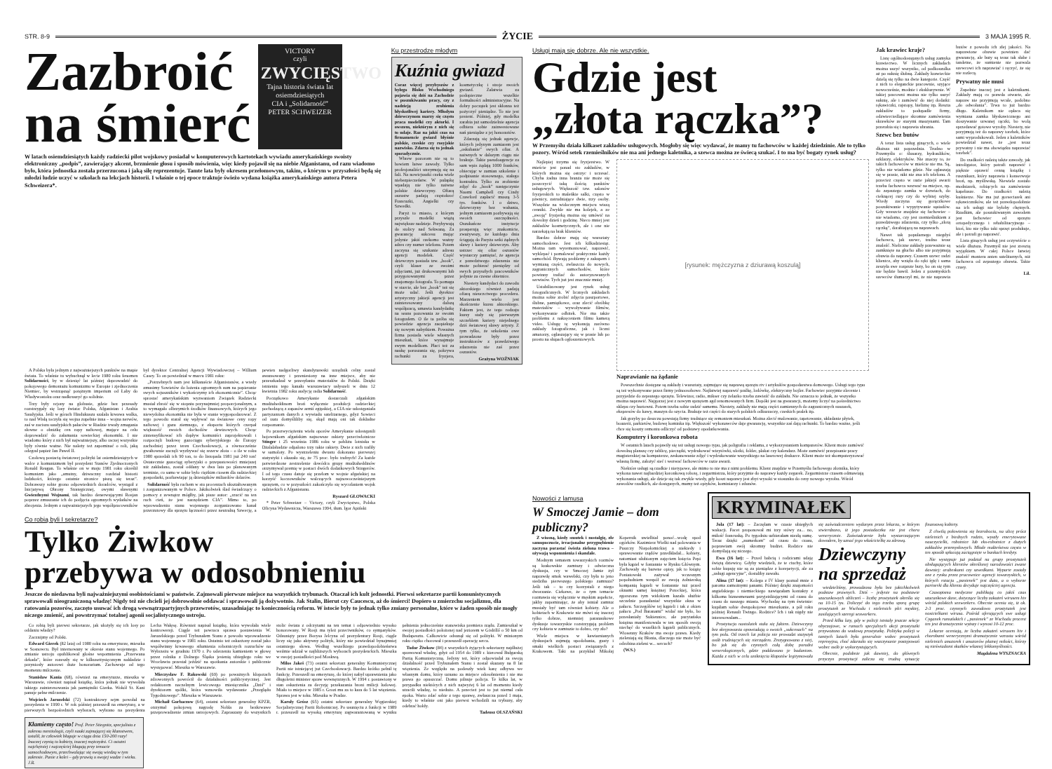STR. 8-9 ŻYCIE 3 MAJA 1995 R.
Zazbroić
na śmierć
VICTORY
czyli
ZWYCIĘSTWO
Tajna historia świata lat osiemdziesiątych
CIA i „Solidarność”
PETER SCHWEIZER
W latach osiemdziesiątych każdy radziecki pilot wojskowy posiadał w komputerowych kartotekach wywiadu amerykańskiego swoisty elektroniczny „podpis”, zawierający akcent, brzmienie głosu i sposób mówienia, więc kiedy pojawił się na niebie Afganistanu, od razu wiadomo było, która jednostka została przerzucona i jaką siłę reprezentuje. Tamte lata były okresem przełomowym, takim, o którym w przyszłości będą się młodzi ludzie uczyć w szkołach na lekcjach historii. I właśnie o tej epoce traktuje świeżo wydana książka amerykańskiego autora Petera Schweizera*.
Ku przestrodze młodym
Kuźnia gwiazd
Coraz więcej przybyszów z byłego Bloku Wschodniego pojawia się dziś na Zachodzie w poszukiwaniu pracy, czy z nadzieją zrobienia błyskotliwej kariery. Młodym dziewczynom marzy się często praca modelki czy aktorki. I owszem, niektórym z nich się to udaje. Raz na jakiś czas na firmamencie gwiazd błyśnie polskie, czeskie czy rosyjskie nazwisko. Zdarza się to jednak sporadycznie.
Wbrew pozorom nie są to bowiem łatwe zawody. Tylko profesjonaliści utrzymują się na fali. Na nowicjuszki czeka wiele niebezpieczeństw. W pułapkę wpadają nie tylko naiwne polskie dziewczyny. Ofiarą oszustw padają częstokroć Francuzki, Angielki czy Szwedki.
Paryż to miasto, z którym przyszłe modelki wiążą największe nadzieje. Przybywają do stolicy nad Sekwaną. Za gwarancję sukcesu mając jedynie jakiś rzekomo ważny adres czy numer telefonu. Potem zaczyna się szukanie adresu agencji modelek. Część dziewczyn posiada tzw. „book”, czyli klaser ze swoimi zdjęciami, już drukowanymi lub przygotowanymi przez znajomego fotografa. To pomaga w starcie, ale bez „book” też się może udać. Jeśli dyrektor artystyczny jakiejś agencji jest zainteresowany dalszą współpracą, umawia kandydatkę na seans pozowania ze swoim fotografem. O ile ta próba się powiedzie agencja zaopiekuje się nowym nabytkiem. Poważna firma posiada wiele własnych mieszkań, które wynajmuje swym modelkom. Płaci też za naukę poruszania się, pokrywa rachunki za fryzjera, kosmetyczkę i stroje swoich gwiazd. Załatwia za podopieczne wszelkie formalności administracyjne. Na dobry początek jest skłonna też pożyczyć pieniądze. To nie jest prezent. Później, gdy modelka zarabia już samodzielnie agencja odbiera sobie zainwestowane nań pieniądze z jej honorariów.
Zdarzają się jednak agencje, których jedynym zamiarem jest „oskubanie” swych ofiar. A naiwnych w dalszym ciągu nie brakuje. Takie pseudoagencje za sam wpis żądają 1000 franków, obiecując w zamian szkolenie i podpisanie stosownego, stałego kontraktu. Tylko za zrobienie zdjęć do „book” następczynie Naomi Campbell czy Cindy Crawford zapłacić muszą 3-5 tys. franków. I o dziwo, dziewczyny bez wahania, jednym zamiarem pozbywają się swoich oszczędności. Oszukańcze instytucje prosperują więc znakomicie, zważywszy, że każdego dnia ściągają do Paryża setki żądnych sławy i kariery dziewczyn. Aby ustrzec się ofiar oszustów wystarczy pamiętać, że agencja z prawdziwego zdarzenia nie może pobierać pieniędzy od swych przyszłych pracowników jedynie za czesne obietnice.
Niestety kandydaci do zawodu aktorskiego również padają ofiarą nieuczciwego procederu. Marzeniem wielu jest skończenie kursu aktorskiego. Faktem jest, że tego rodzaju kursy stały się pierwszym szczeblem kariery niejednego dziś światowej sławy artysty. Z tym tylko, że szkolenia owe prowadzone były przez instruktorów z prawdziwego zdarzenia nie zaś przez oszustów.
Grażyna WOŹNIAK
A Polska była jednym z najważniejszych punktów na mapie świata. To właśnie tu wybuchnął w lecie 1980 roku fenomen Solidarności, by w dziesięć lat później doprowadzić do pokojowego demontażu komunizmu w Europie i zjednoczenia Niemiec, by wstrząsnąć potężnym imperium od Łaby do Władywostoku oraz nadkruszyć go solidnie.
Trzy były rejony na globusie, gdzie bez przesady rozstrzygały się losy świata: Polska, Afganistan i Arabia Saudyjska. Jeśli w górach Hindukuszu szalała krwawa walka, to nad Wisłą toczyła się wojna zupełnie inna – wojna nerwów, zaś w zaciszu saudyjskich pałaców w Riadzie trwały zmagania słowne o obniżkę cen ropy naftowej, mające na celu doprowadzić do załamania sowieckiej ekonomiki. I nie wiadomo który z nich był najważniejszy, albo raczej wszystkie były równie ważne. Nie należy też zapominać o roli, jaką odegrał papież Jan Paweł II.
Czołową postacią światowej polityki lat osiemdziesiątych w walce z komunizmem był prezydent Stanów Zjednoczonych Ronald Reagan. To właśnie on w maju 1981 roku określił komunizm jako „smutny, dziwaczny rozdział historii ludzkości, którego ostatnie stronice piszą się teraz”. Dobrawszy sobie grono odpowiednich doradców, wystąpił z Inicjatywą Obrony Strategicznej, owymi sławnymi Gwiezdnymi Wojnami, tak bardzo denerwującymi Rosjan poprzez zmuszanie ich do podjęcia ogromnych wydatków na zbrojenia. Jednym z najważniejszych jego współpracowników był dyrektor Centralnej Agencji Wywiadowczej – William Casey. To on powiedział w marcu 1981 roku:
„Potrzebnych nam jest kilkanaście Afganistanów, a wtedy zmusimy Sowietów do łożenia ogromnych sum na popieranie swych sojuszników i wykończymy ich ekonomicznie”. Chcąc sprostać amerykańskim wyzwaniom Związek Radziecki musiał zbroić się w stopniu przynajmniej proporcjonalnym, a to wymagało olbrzymich środków finansowych, których jego niewydolna ekonomika nie była w stanie wygospodarować. Z tego powodu starał się wpływać na światowe ceny ropy naftowej i gazu ziemnego, z eksportu których czerpał większość swoich dochodów dewizowych. Chcąc zintensyfikować ich dopływ komuniści zaprojektowali i rozpoczęli budowę gazociągu syberyjskiego do Europy zachodniej przez teren Czechosłowacji, a równocześnie gwałtownie zaczęli wyzbywać się rezerw złota – o ile w roku 1980 sprzedali ich 90 ton, to do listopada 1981 już 240 ton! Ostatecznie gazociąg syberyjski o przepustowości mniejszej niż zakładano, został oddany w dwa lata po planowanym terminie, co samo w sobie było ciężkim ciosem dla radzieckiej gospodarki, pozbawiając ją dziesiątków miliardów dolarów.
Solidarność była ruchem w stu procentach ukształtowanym i zorganizowanym w Polsce. Jakikolwiek ślad świadczący o pomocy z zewnątrz mógłby, jak pisze autor: „rzucić na ten ruch cień, że jest narzędziem CIA”. Mimo to, po wprowadzeniu stanu wojennego zorganizowano kanał przerzutowy dla sprzętu łączności przez neutralną Szwecję, a pewien nadgorliwy skandynawski urzędnik celny został awansowany i przeniesiony na inne miejsce, aby nie przeszkadzał w przesyłaniu materiałów do Polski. Dzięki istnieniu tego kanału warszawiacy usłyszeli w dniu 12 kwietnia 1982 roku audycję radia Solidarność.
Początkowo Amerykanie dostarczali afgańskim mudżaheddinom broń wyłącznie produkcji radzieckiej pochodzącą z zapasów armii egipskiej, a CIA nie udostępniała partyzantom danych z wywiadu satelitarnego, gdyż Sowieci od razu domyśliliby się, skąd mają oni tak dokładne rozpoznanie.
Po przezwyciężeniu wielu oporów Amerykanie udostępnili bojownikom afgańskim najnowsze rakiety przeciwlotnicze Stinger i 25 września 1986 roku w pobliżu lotniska w Dżalalabadzie odpalono trzy takie rakiety. Dwie z nich trafiły w samoloty. Po wystrzeleniu dwustu dokonano pierwszej statystyki i okazało się, że 75 proc. było trafnych! Za każde potwierdzone zestrzelenie dowódca grupy mudżaheddinów otrzymywał premię w postaci dwóch dodatkowych Stingerów. I od tego czasu datuje się przełom w wojnie afgańskiej na korzyść koczowników walczących najnowocześniejszym sprzętem, co w przyszłości zakończyło się wycofaniem wojsk radzieckich z Afganistanu.
Ryszard GŁOWACKI
* Peter Schweizer – Victory, czyli Zwycięstwo, Polska Oficyna Wydawnicza, Warszawa 1994, tłum. Igor Apiński
Co robią byli I sekretarze?
Tylko Żiwkow
przebywa w odosobnieniu
Jeszcze do niedawna byli najważniejszymi osobistościami w państwie. Zajmowali pierwsze miejsce na wszystkich trybunach. Otaczał ich kult jednostki. Pierwsi sekretarze partii komunistycznych sprawowali nieograniczoną władzę! Nigdy też nie chcieli jej dobrowolnie oddawać i sprawowali ją dożywotnio. Jak Stalin, Bierut czy Caucescu, aż do śmierci! Dopiero u zmierzchu socjalizmu, dla ratowania pozorów, zaczęto usuwać ich drogą wewnątrzpartyjnych przewrotów, uzasadniając to koniecznością reform. W istocie były to jednak tylko zmiany personalne, które w żaden sposób nie mogły niczego zmienić, ani powstrzymać totalnej agonii socjalistycznego ustroju.
Co robią byli pierwsi sekretarze, jak ułożyły się ich losy po oddaniu władzy?
Zacznijmy od Polski.
Edward Gierek (82 lata) od 1980 roku na emeryturze, mieszka w Sosnowcu. Był internowany w okresie stanu wojennego. Po zmianie ustroju opublikował głośne wspomnienia „Przerwana dekada”, które rozeszły się w kilkusettysięcznym nakładzie i przyniosły autorowi duże honorarium. Zachowuje od tego momentu milczenie.
Stanisław Kania (68), również na emeryturze, mieszka w Warszawie, również napisał książkę, która jednak nie wywołała takiego zainteresowania jak pamiętniki Gierka. Wokół St. Kani panuje pełne milczenie.
Wojciech Jaruzelski (72) kontraktowy sejm powołał na prezydenta w 1990 r. W rok później przeszedł na emeryturę, a w pierwszych bezpośrednich wyborach, wybrano na prezydenta Lecha Wałęsę. Również napisał książkę, która wywołała wiele kontrowersji. Ciągle też powraca sprawa postawienia W. Jaruzelskiego przed Trybunałem Stanu z powodu wprowadzenie stanu wojennego w 1981 roku. Ostatnio też oskarżony został jako współwinny krwawego stłumienia robotniczych rozruchów na Wybrzeżu w grudniu 1970 r. Po uderzeniu kamieniem w głowę przez rolnika z Dolnego Śląska jesienią ubiegłego roku we Wrocławiu przestał jeździć na spotkania autorskie i publicznie występować. Mieszka w Warszawie.
Mieczysław F. Rakowski (69) po poważnych kłopotach zdrowotnych powrócił do działalności publicystycznej. Jest redaktorem naczelnym lewicowego miesięcznika „Dziś” i dyrektorem spółki, która wznowiła wydawanie „Przeglądu Tygodniowego”. Mieszka w Warszawie.
Michaił Gorbaczow (64), ostatni sekretarz generalny KPZR, otrzymał pokojową nagrodę Nobla za bezkrwawe przeprowadzenie zmian ustrojowych. Zapraszany do wszystkich stolic świata z odczytami na ten temat i odpowiednio wysoko honorowany. W Rosji ma tyleż przeciwników, co sympatyków. Odsunięty przez Borysa Jelcyna od prezydentury Rosji, ciągle liczy się jako aktywny polityk, który nie powiedział bynajmniej ostatniego słowa. Według wszelkiego prawdopodobieństwa weźmie udział w najbliższych wyborach prezydenckich. Mieszka w swojej posiadłości pod Moskwą.
Milos Jakeš (73) ostatni sekretarz generalny Komunistycznej Partii nie istniejącej już Czechosłowacji. Bardzo krótko pełnił tę funkcję. Przeszedł na emeryturę, do której nabył uprawnienia jako długoletni minister spraw wewnętrznych. W 1994 r. postawiony w stan oskarżenia za decyzję przekazania broni milicji ludowej. Miało to miejsce w 1985 r. Grozi mu za to kara do 5 lat więzienia. Sprawa jest w toku. Mieszka w Pradze.
Karoly Grósz (65) ostatni sekretarz generalny Węgierskiej Socjalistycznej Partii Robotniczej. Po usunięciu z funkcji w 1989 r. przeszedł na wysoką emeryturę zagwarantowaną w wyniku pełnienia jednocześnie stanowiska premiera rządu. Zamieszkał w swojej posiadłości położonej nad jeziorem w Gödöllő o 50 km od Budapesztu. Całkowicie odsunął się od polityki. W minionym roku ciężko chorował i przeszedł operację serca.
Todor Żiwkow (84) z wszystkich żyjących sekretarzy najdłużej sprawował władzę, gdyż od 1954 do 1989 r. kierował Bułgarską Partią Komunistyczną. Jedyny też, który odpowiadał za swoją działalność przed Trybunałem Stanu i został skazany na 8 lat więzienia. Ze względu na podeszły wiek karę odbywa we własnym domu, który uznano za miejsce odosobnienia i nie ma prawa go opuszczać. Domu pilnuje policja. Te kilka lat, w przypadku niektórych z nich najwyżej 6 lat od momentu kiedy utracili władzę, to niedużo. A przecież jest to już niemal cała epoka. Warto zdać sobie z tego sprawę, zwłaszcza przed 1 maja, kiedy to właśnie oni jako pierwsi wchodzili na trybuny, aby odebrać hołdy.
Tadeusz OLSZAŃSKI
Kłamiemy często! Prof. Peter Stiegnitz, specjalista z zakresu mentiologii, czyli nauki zajmującej się kłamstwem, ustalił, że człowiek błaguje w ciągu dnia 150-200 razy! Inaczej czynią to kobiety, inaczej mężczyźni. Ci ostatni najchętniej i najczęściej błagują przy temacie samochodowym, przechwalając się swoją wiedzą w tym zakresie. Panie z kolei – gdy prawią o swojej wadze i wieku. J.R.
Usługi mają się dobrze. Ale nie wszystkie.
Gdzie jest
„złota rączka”?
W Przemyślu działa kilkaset zakładów usługowych. Mogłoby się więc wydawać, że mamy tu fachowców w każdej dziedzinie. Ale to tylko pozory. Wśród setek rzemieślników nie ma ani jednego kaletnika, a szewca można ze świecą szukać. I to ma być bogaty rynek usług?
Najlepiej trzyma się fryzjerstwo. W mieście jest ponad sto zakładów, w których można się ostrzyc i uczesać. Chyba żadna inna branża nie może się poszczycić taką ilością punktów usługowych. Większość tzw. salonów fryzjerskich to maleńkie salki, często w piwnicy, zatrudniające dwie, trzy osoby. Wszędzie na widocznym miejscu wiszą cenniki. Zwykle nie ma kolejek, a ze „swoją” fryzjerką można się umówić na dowolny dzień i godzinę. Nieco mniej jest zakładów kosmetycznych, ale i one nie narzekają na brak klientów.
Bardzo dobrze mają się warsztaty samochodowe. Jest ich kilkadziesiąt. Można tam wyremontować, naprawić, wyklepać i pomalować praktycznie każdy samochód. Bywają problemy z zakupem i wymianą części, zwłaszcza do nowych, zagranicznych samochodów, które powinny trafiać do autoryzowanych serwisów. Tych już jest znacznie mniej.
Ustabilizowany jest rynek usług fotograficznych. W licznych zakładach można sobie zrobić zdjęcia paszportowe, ślubne, pamiątkowe, oraz zlecić obróbkę materiałów – wywoływanie filmów, wykonywanie odbitek. Nie ma także problemu z nakręceniem filmu kamerą video. Usługę tę wykonują zarówno zakłady fotograficzne, jak i liczni amatorzy, ogłaszający się w prasie lub po prostu na słupach ogłoszeniowych.
[rysunek: mężczyzna z dziurawą koszulą]
Naprawianie na żądanie
Powszechnie dostępne są zakłady i warsztaty, zajmujące się naprawą sprzętu rtv i artykułów gospodarstwa domowego. Usługi tego typu są też wykonywane przez firmy jednoosobowe. Najłatwiej naprawić pralkę, lodówkę, elektryczny bojler. Fachowiec przyjmie zlecenie i przyjedzie do zepsutego sprzętu. Telewizor, radio, mikser czy żelazko trzeba zawieźć do zakładu. Nie oznacza to jednak, że wszystko można naprawić. Najgorzej jest z nowym sprzętem agd renomowanych firm. Dopóki jest na gwarancji, możemy liczyć na pośrednictwo sklepu czy hurtowni. Potem trzeba sobie radzić samemu. Niestety, zakłady nie mają części zamiennych do zagranicznych suszarek, ekspresów do kawy, maszyn do szycia. Brakuje też części do starych polskich odkurzaczy, czeskich pralek itp.
Jak grzyby po deszczu powstają firmy trudniące się remontem mieszkań. Można zlecić malowanie, tapetowanie, układanie płytek, boazerii, parkietów, budowę kominka itp. Większość wykonawców daje gwarancję, wszystkie zaś dają rachunki. To bardzo ważne, jeśli chce się koszty remontu odliczyć od podstawy opodatkowania.
Komputery i koronkowa robota
W ostatnich latach pojawiły się też usługi nowego typu, jak poligrafia i reklama, z wykorzystaniem komputerów. Klient może zamówić dowolną planszę czy tablicę, pieczątki, wydrukować wizytówki, ulotki, folder, plakat czy kalendarz. Może zamówić przepisanie pracy magisterskiej na komputerze, zeskanowanie zdjęć i wydrukowanie wszystkiego na laserowej drukarce. Klient może też skomputeryzować własną firmę, założyć sieć i wezwać fachowców w razie awarii.
Niektóre usługi są rzadkie i nietypowe, ale mimo to nie ma z nimi problemu. Klient znajdzie w Przemyślu fachowego złotnika, który wykona nawet najbardziej koronkową robotę, i zegarmistrza, który przyjmie do naprawy każdy zegarek. Zegarmistrze czasem odmawiają wykonania usługi, ale dzieje się tak zwykle wtedy, gdy koszt naprawy jest zbyt wysoki w stosunku do ceny nowego wyrobu. Wśród zawodów rzadkich, ale dostępnych, mamy też optyków, kominiarzy i zdunów.
Jak krawiec kraje?
Listę ogólnodostępnych usług zamyka krawiectwo. W licznych zakładach można uszyć wszystko, od podkoszulka aż po suknię ślubną. Zakłady krawieckie dzielą się tylko na dwie kategorie. Część z nich to eleganckie pracownie, szyjące nowocześnie, modnie i ekskluzywnie. W takiej pracowni można nie tylko uszyć suknię, ale i zamówić do niej dodatki: rękawiczki, rajstopy, bieliznę itp. Reszta zakładów to podupadłe firmy, odzwierciedlające skromne zamówienia skrawków ze starymi maszynami. Tam przerabia się i naprawia ubrania.
Szewc bez butów
A teraz lista usług ginących, o wiele dłuższa niż poprzednia. Trudno w Przemyślu o: ślusarzy, hydraulików, szklarzy, elektryków. Nie znaczy to, że takich fachowców w mieście nie ma. Są, tylko nie wiadomo gdzie. Nie ogłaszają się w prasie, nikt nie zna ich telefonu. A przecież często w razie jakiejś awarii trzeba fachowca wezwać na miejsce, np. do zepsutego zamka w drzwiach, do cieknącej rury czy do wybitej szyby. Wtedy zaczyna się gorączkowe poszukiwanie i wypytywanie sąsiadów. Gdy wreszcie znajdzie się fachowiec – nie wiadomo, czy jest rzemieślnikiem z prawdziwego zdarzenia, czy tylko „złotą rączką”, dorabiającą na naprawach.
Nawet tak popularnego niegdyś fachowca, jak szewc, trudno teraz znaleźć. Nieliczne zakłady przeważnie są zamknięte na głucho albo nie przyjmują obuwia do naprawy. Czasem szewc radzi klientce, aby wzięła do ręki igłę i sama zeszyła swe rozprute buty, bo on się tym nie będzie bawił. Jeden z przemyskich szewców tłumaczył mi, że nie naprawia butów z powodu ich złej jakości. Na naprawione obuwie powinien dać gwarancję, ale buty są teraz tak słabe i tandetne, że sumienie nie pozwala szewcowi ich naprawiać i ręczyć, że się nie rozlecą.
Prywatny nie musi
Zupełnie inaczej jest z kaletnikami. Zakłady mają co prawda otwarte, ale napraw nie przyjmują wcale, podobno „do odwołania”. Trwa to już bardzo długo. Kaletnikom nie opłaca się wymiana zamka błyskawicznego ani doszywanie urwanej rączki, bo wolą sprzedawać gotowe wyroby. Niestety, nie przyjmują też do naprawy torebek, które sami wyprodukowali. Jeden z kaletników powiedział nawet, że „jest teraz prywatny i nie ma obowiązku naprawiać torebek”.
Do rzadkości należą także zawody, jak introligator, który potrafi naprawić i pięknie oprawić cenną książkę i rusznikarz, który naprawia i konserwuje broń, np. myśliwską. Niewiele zostało modniarek, robiących na zamówienie kapelusze. Do rzadkości należą kuśnierze. Nie ma już gorseciarek ani rękawiczników, ale też prawdopodobnie na ich usługi nie byłoby chętnych. Rzadkim, ale poszukiwanym zawodem jest fachowiec od sprzętu ortopedycznego i rehabilitacyjnego – ktoś, kto nie tylko taki sprzęt produkuje, ale i potrafi go naprawić.
Lista ginących usług jest oczywiście o wiele dłuższa. Przemyśl nie jest zresztą wyjątkiem. W całej Polsce łatwiej znaleźć montera anten satelitarnych, niż fachowca od zepsutego obuwia. Takie czasy.
Lil.
Nowości z lamusa
W Smoczej Jamie – dom publiczny?
Z wiosną, kiedy smutek i nostalgię, złe samopoczucie, irracjonalne przygnębienie zaczyna porastać świeża zielona trawa – ożywają wspomnienia i skandale.
Modnym tematem towarzyskich rozmów są krakowskie zamtuzy i odwieczna dyskusja, czy w Smoczej Jamie żył naprawdę smok wawelski, czy była to jeno siedziba pierwszego polskiego zamtuza? Jeśli tak – to czy korzystali z niego dworzanie. Ciekawe, że o tym temacie rozmawia się wyłącznie w męskim aspekcie, jakby zapominając, że aby istniał zamtuz musiały być tam również kobiety. Ale o kobietach w Krakowie nie mówi się inaczej tylko dobrze, niemniej paranaukowe dyskusje towarzyskie rozstrzygają problem czy kobieta w zamtuzie to dobro, czy zło?
Wiele miejsca w kawiarnianych dyskusjach zajmują upodobania, gusty i smaki wielkich postaci związanych z Krakowem. Taki na przykład Mikołaj Kopernik uwielbiał ponoć...wodę spod ogórków. Kazimierz Wielki nad polowania w Puszczy Niepołomickiej a niekiedy i sprawowanie rządów przedkładał... kobiety, natomiast ulubionym zajęciem księcia Pepi była kąpiel w fontannie w Rynku Głównym. Zachowały się barwne opisy, jak to książę Poniatowski zażywał wczesnym popołudniem wespół ze swoją żołnierską kompanią kąpieli w fontannie tuż przed oknami samej księżnej Potockiej, która zgorszona tym widokiem kazała służbie szczelnie pozasłaniać wszystkie okna w pałacu. Szczegółów tej kąpieli i tak z okien pałacu „Pod Baranami” widać nie było, bo przesłaniały Sukiennice, ale purytańska księżna manifestowała w ten sposób swoją niechęć do wszelkich kąpieli publicznych. Wiosenny Kraków ma swoje prawa. Kiedy zieleniają się Błonia, dlaczego nie może być odrobina zieleni w... sercach?
(W.S.)
KRYMINAŁEK
Jola (17 lat): – Zaczęłam w czasie ubiegłych wakacji. Facet proponował mi trzy stówy za... no, miłość francuską. Po tygodniu uzbierałam niezłą sumę. Teraz dzięki „numerkom” od czasu do czasu, poprawiam swój skromny budżet. Rodzice nie domyślają się niczego.
Ewa (16 lat): – Przed babcią i rodzicami udaję świętą dziewicę. Gdyby wiedzieli, że te ciuchy, które sobie kupuję nie są za pieniądze z korepetycji, ale za „usługi agencyjne”, dostaliby zawału.
Alina (17 lat): – Kolega z IV klasy poznał mnie z paroma zamożnymi panami. Później dzięki znajomości angielskiego i niemieckiego nawiązałam kontakty z kilkoma biznesmenami przyjeżdżającymi od czasu do czasu do naszego miasta. Wychodzę na tym świetnie: kupiłam sobie dwupokojowe mieszkanie, a pół roku później Renault Twingo. Rodzice? Ich i tak nigdy nie interesowałam...
Prostytucja nastolatek stała się faktem. Dziewczyny bez skrępowania opowiadają o swoich „sukcesach” na tym polu. Od trzech lat policja nie prowadzi statystyk osób trudniących się nierządem. Zrezygnowano z niej, bo jak się do czynnych całą dobę poradni wenerologicznych, gdzie poddawano je badaniom. Każda z nich w celu uniknięcia kłopotów legitymowała się zaświadczeniem wydanym przez lekarza, w którym stwierdzano, iż jego posiadaczka nie jest chora wenerycznie. Zaświadczenie było wystarczającym dowodem, by uznać jego właścicielkę za zdrową.
Dziewczyny na sprzedaż
wiedzieliśmy, prowadzona była bez jakichkolwiek podstaw prawnych. Dziś – jedynie na podstawie szacunkowych obliczeń – liczbę prostytutek określa się na 10-15 tys. Doliczyć do tego trzeba sporą grupę prostytutek ze Wschodu i nieletnich płci męskiej, zasilających szeregi sexworkers.
Przed kilku laty, gdy w policji istniały jeszcze sekcje obyczajowe, w ramach specjalnych akcji prostytutki przywożono do wodową prostytutkę. Polityka policji w tamtych latach była generalnie wobec prostytutek represyjna, choć zdarzało się wszczynanie postępowań wobec osób je wykorzystujących.
Obecnie, podobnie jak dawniej, do głównych przyczyn prostytucji zalicza się trudną sytuację finansową kobiety.
Z chwilą połowienia się bezrobocia, na ulicę prócz nieletnich z biednych rodzin, wyszły emerytowane nauczycielki, robotnice lub eks-robotnice z dużych zakładów przemysłowych. Młode małżeństwa często w ten sposób spłacają zaciągnięte w bankach kredyty.
Nie występuje już podział na grupy prostytutek obsługujących klientów określonej narodowości zwane dawniej: arabeskami czy szwedkami. Wyparte zostały one z rynku przez pracownice agencji towarzyskich, w których rotacja „panienek” jest duża, a o wyborze partnerki dla klienta decyduje najczęściej agencja.
Czasopisma medyczne publikują co jakiś czas szacunkowe dane, dotyczące liczby zakażeń wirusem hiv wśród polskich sexworkers. Obecnie ocenia się, iż ok. 2-3 proc. czynnych zawodowo prostytutek jest nosicielkami wirusa. Pośród oferujących swe usługi Cyganek rumuńskich i „panienek” ze Wschodu procent ten jest dramatycznie wyższy i wynosi 10-12 proc.
Lekarze oceniają, że liczba zakażeń wirusem hiv i chorobami wenerycznymi dramatycznie wzrasta wśród nieletnich amatorek i amatorów płatnej miłości, którzy są nieświadomi skutków własnej lekkomyślności.
Magdalena WYSZNACKA